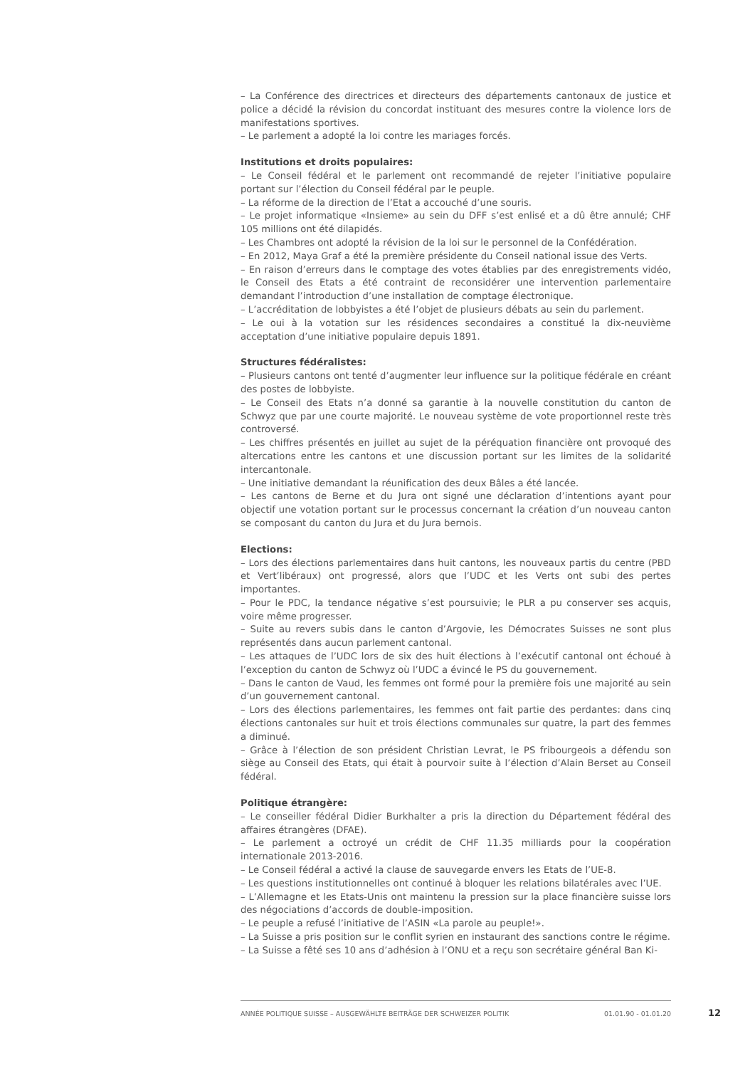– La Conférence des directrices et directeurs des départements cantonaux de justice et police a décidé la révision du concordat instituant des mesures contre la violence lors de manifestations sportives.
– Le parlement a adopté la loi contre les mariages forcés.
Institutions et droits populaires:
– Le Conseil fédéral et le parlement ont recommandé de rejeter l’initiative populaire portant sur l’élection du Conseil fédéral par le peuple.
– La réforme de la direction de l’Etat a accouché d’une souris.
– Le projet informatique «Insieme» au sein du DFF s’est enlisé et a dû être annulé; CHF 105 millions ont été dilapidés.
– Les Chambres ont adopté la révision de la loi sur le personnel de la Confédération.
– En 2012, Maya Graf a été la première présidente du Conseil national issue des Verts.
– En raison d’erreurs dans le comptage des votes établies par des enregistrements vidéo, le Conseil des Etats a été contraint de reconsidérer une intervention parlementaire demandant l’introduction d’une installation de comptage électronique.
– L’accréditation de lobbyistes a été l’objet de plusieurs débats au sein du parlement.
– Le oui à la votation sur les résidences secondaires a constitué la dix-neuvième acceptation d’une initiative populaire depuis 1891.
Structures fédéralistes:
– Plusieurs cantons ont tenté d’augmenter leur influence sur la politique fédérale en créant des postes de lobbyiste.
– Le Conseil des Etats n’a donné sa garantie à la nouvelle constitution du canton de Schwyz que par une courte majorité. Le nouveau système de vote proportionnel reste très controversé.
– Les chiffres présentés en juillet au sujet de la péréquation financière ont provoqué des altercations entre les cantons et une discussion portant sur les limites de la solidarité intercantonale.
– Une initiative demandant la réunification des deux Bâles a été lancée.
– Les cantons de Berne et du Jura ont signé une déclaration d’intentions ayant pour objectif une votation portant sur le processus concernant la création d’un nouveau canton se composant du canton du Jura et du Jura bernois.
Elections:
– Lors des élections parlementaires dans huit cantons, les nouveaux partis du centre (PBD et Vert’libéraux) ont progressé, alors que l’UDC et les Verts ont subi des pertes importantes.
– Pour le PDC, la tendance négative s’est poursuivie; le PLR a pu conserver ses acquis, voire même progresser.
– Suite au revers subis dans le canton d’Argovie, les Démocrates Suisses ne sont plus représentés dans aucun parlement cantonal.
– Les attaques de l’UDC lors de six des huit élections à l’exécutif cantonal ont échoué à l’exception du canton de Schwyz où l’UDC a évincé le PS du gouvernement.
– Dans le canton de Vaud, les femmes ont formé pour la première fois une majorité au sein d’un gouvernement cantonal.
– Lors des élections parlementaires, les femmes ont fait partie des perdantes: dans cinq élections cantonales sur huit et trois élections communales sur quatre, la part des femmes a diminué.
– Grâce à l’élection de son président Christian Levrat, le PS fribourgeois a défendu son siège au Conseil des Etats, qui était à pourvoir suite à l’élection d’Alain Berset au Conseil fédéral.
Politique étrangère:
– Le conseiller fédéral Didier Burkhalter a pris la direction du Département fédéral des affaires étrangères (DFAE).
– Le parlement a octroyé un crédit de CHF 11.35 milliards pour la coopération internationale 2013-2016.
– Le Conseil fédéral a activé la clause de sauvegarde envers les Etats de l’UE-8.
– Les questions institutionnelles ont continué à bloquer les relations bilatérales avec l’UE.
– L’Allemagne et les Etats-Unis ont maintenu la pression sur la place financière suisse lors des négociations d’accords de double-imposition.
– Le peuple a refusé l’initiative de l’ASIN «La parole au peuple!».
– La Suisse a pris position sur le conflit syrien en instaurant des sanctions contre le régime.
– La Suisse a fêté ses 10 ans d’adhésion à l’ONU et a reçu son secrétaire général Ban Ki-
ANNÉE POLITIQUE SUISSE – AUSGEWÄHLTE BEITRÄGE DER SCHWEIZER POLITIK 01.01.90 - 01.01.20
12